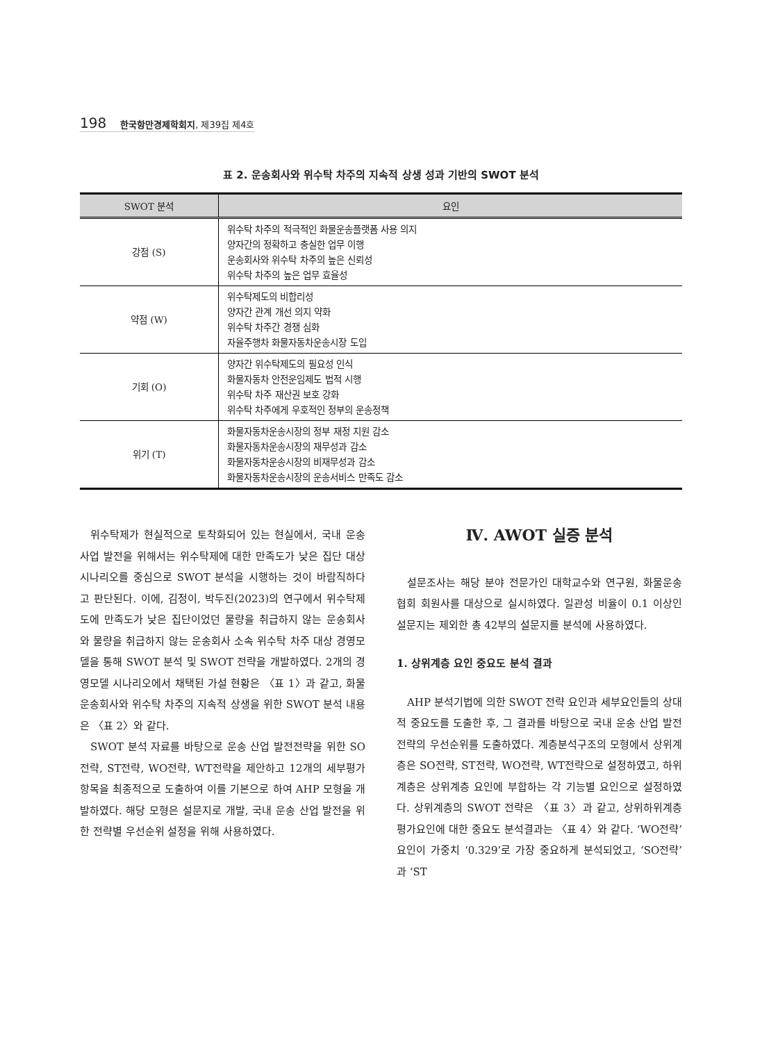198 한국항만경제학회지, 제39집 제4호
표 2. 운송회사와 위수탁 차주의 지속적 상생 성과 기반의 SWOT 분석
| SWOT 분석 | 요인 |
| --- | --- |
| 강점 (S) | 위수탁 차주의 적극적인 화물운송플랫폼 사용 의지 양자간의 정확하고 충실한 업무 이행 운송회사와 위수탁 차주의 높은 신뢰성 위수탁 차주의 높은 업무 효율성 |
| 약점 (W) | 위수탁제도의 비합리성 양자간 관계 개선 의지 약화 위수탁 차주간 경쟁 심화 자율주행차 화물자동차운송시장 도입 |
| 기회 (O) | 양자간 위수탁제도의 필요성 인식 화물자동차 안전운임제도 법적 시행 위수탁 차주 재산권 보호 강화 위수탁 차주에게 우호적인 정부의 운송정책 |
| 위기 (T) | 화물자동차운송시장의 정부 재정 지원 감소 화물자동차운송시장의 재무성과 감소 화물자동차운송시장의 비재무성과 감소 화물자동차운송시장의 운송서비스 만족도 감소 |
위수탁제가 현실적으로 토착화되어 있는 현실에서, 국내 운송 사업 발전을 위해서는 위수탁제에 대한 만족도가 낮은 집단 대상 시나리오를 중심으로 SWOT 분석을 시행하는 것이 바람직하다고 판단된다. 이에, 김정이, 박두진(2023)의 연구에서 위수탁제도에 만족도가 낮은 집단이었던 물량을 취급하지 않는 운송회사와 물량을 취급하지 않는 운송회사 소속 위수탁 차주 대상 경영모델을 통해 SWOT 분석 및 SWOT 전략을 개발하였다. 2개의 경영모델 시나리오에서 채택된 가설 현황은 〈표 1〉과 같고, 화물운송회사와 위수탁 차주의 지속적 상생을 위한 SWOT 분석 내용은 〈표 2〉와 같다.
SWOT 분석 자료를 바탕으로 운송 산업 발전전략을 위한 SO전략, ST전략, WO전략, WT전략을 제안하고 12개의 세부평가 항목을 최종적으로 도출하여 이를 기본으로 하여 AHP 모형을 개발하였다. 해당 모형은 설문지로 개발, 국내 운송 산업 발전을 위한 전략별 우선순위 설정을 위해 사용하였다.
Ⅳ. AWOT 실증 분석
설문조사는 해당 분야 전문가인 대학교수와 연구원, 화물운송협회 회원사를 대상으로 실시하였다. 일관성 비율이 0.1 이상인 설문지는 제외한 총 42부의 설문지를 분석에 사용하였다.
1. 상위계층 요인 중요도 분석 결과
AHP 분석기법에 의한 SWOT 전략 요인과 세부요인들의 상대적 중요도를 도출한 후, 그 결과를 바탕으로 국내 운송 산업 발전전략의 우선순위를 도출하였다. 계층분석구조의 모형에서 상위계층은 SO전략, ST전략, WO전략, WT전략으로 설정하였고, 하위계층은 상위계층 요인에 부합하는 각 기능별 요인으로 설정하였다. 상위계층의 SWOT 전략은 〈표 3〉과 같고, 상위하위계층 평가요인에 대한 중요도 분석결과는 〈표 4〉와 같다. ‘WO전략’ 요인이 가중치 ‘0.329’로 가장 중요하게 분석되었고, ‘SO전략’과 ‘ST